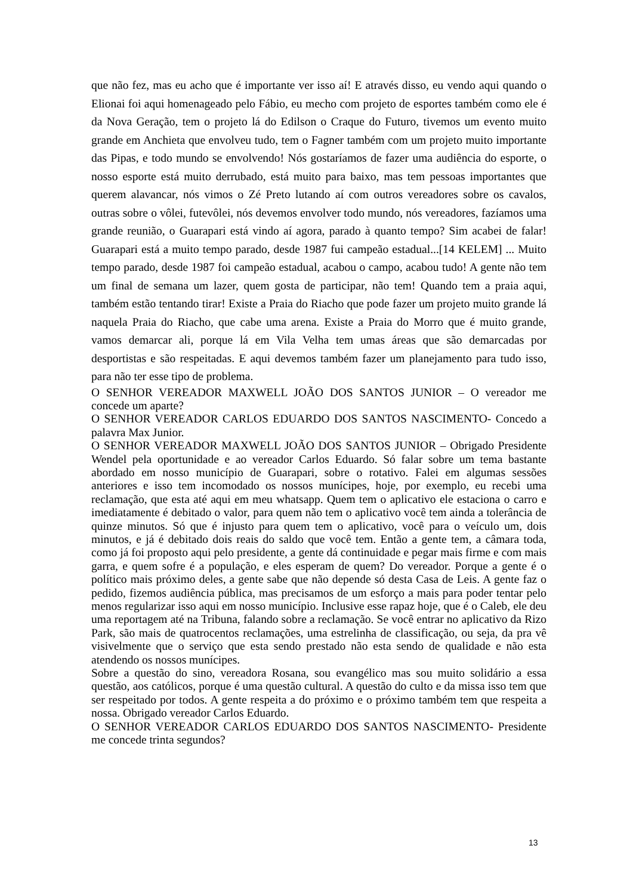que não fez, mas eu acho que é importante ver isso aí! E através disso, eu vendo aqui quando o Elionai foi aqui homenageado pelo Fábio, eu mecho com projeto de esportes também como ele é da Nova Geração, tem o projeto lá do Edilson o Craque do Futuro, tivemos um evento muito grande em Anchieta que envolveu tudo, tem o Fagner também com um projeto muito importante das Pipas, e todo mundo se envolvendo! Nós gostaríamos de fazer uma audiência do esporte, o nosso esporte está muito derrubado, está muito para baixo, mas tem pessoas importantes que querem alavancar, nós vimos o Zé Preto lutando aí com outros vereadores sobre os cavalos, outras sobre o vôlei, futevôlei, nós devemos envolver todo mundo, nós vereadores, fazíamos uma grande reunião, o Guarapari está vindo aí agora, parado à quanto tempo? Sim acabei de falar! Guarapari está a muito tempo parado, desde 1987 fui campeão estadual...[14 KELEM] ... Muito tempo parado, desde 1987 foi campeão estadual, acabou o campo, acabou tudo! A gente não tem um final de semana um lazer, quem gosta de participar, não tem! Quando tem a praia aqui, também estão tentando tirar! Existe a Praia do Riacho que pode fazer um projeto muito grande lá naquela Praia do Riacho, que cabe uma arena. Existe a Praia do Morro que é muito grande, vamos demarcar ali, porque lá em Vila Velha tem umas áreas que são demarcadas por desportistas e são respeitadas. E aqui devemos também fazer um planejamento para tudo isso, para não ter esse tipo de problema.
O SENHOR VEREADOR MAXWELL JOÃO DOS SANTOS JUNIOR – O vereador me concede um aparte?
O SENHOR VEREADOR CARLOS EDUARDO DOS SANTOS NASCIMENTO- Concedo a palavra Max Junior.
O SENHOR VEREADOR MAXWELL JOÃO DOS SANTOS JUNIOR – Obrigado Presidente Wendel pela oportunidade e ao vereador Carlos Eduardo. Só falar sobre um tema bastante abordado em nosso município de Guarapari, sobre o rotativo. Falei em algumas sessões anteriores e isso tem incomodado os nossos munícipes, hoje, por exemplo, eu recebi uma reclamação, que esta até aqui em meu whatsapp. Quem tem o aplicativo ele estaciona o carro e imediatamente é debitado o valor, para quem não tem o aplicativo você tem ainda a tolerância de quinze minutos. Só que é injusto para quem tem o aplicativo, você para o veículo um, dois minutos, e já é debitado dois reais do saldo que você tem. Então a gente tem, a câmara toda, como já foi proposto aqui pelo presidente, a gente dá continuidade e pegar mais firme e com mais garra, e quem sofre é a população, e eles esperam de quem? Do vereador. Porque a gente é o político mais próximo deles, a gente sabe que não depende só desta Casa de Leis. A gente faz o pedido, fizemos audiência pública, mas precisamos de um esforço a mais para poder tentar pelo menos regularizar isso aqui em nosso município. Inclusive esse rapaz hoje, que é o Caleb, ele deu uma reportagem até na Tribuna, falando sobre a reclamação. Se você entrar no aplicativo da Rizo Park, são mais de quatrocentos reclamações, uma estrelinha de classificação, ou seja, da pra vê visivelmente que o serviço que esta sendo prestado não esta sendo de qualidade e não esta atendendo os nossos munícipes.
Sobre a questão do sino, vereadora Rosana, sou evangélico mas sou muito solidário a essa questão, aos católicos, porque é uma questão cultural. A questão do culto e da missa isso tem que ser respeitado por todos. A gente respeita a do próximo e o próximo também tem que respeita a nossa. Obrigado vereador Carlos Eduardo.
O SENHOR VEREADOR CARLOS EDUARDO DOS SANTOS NASCIMENTO- Presidente me concede trinta segundos?
13